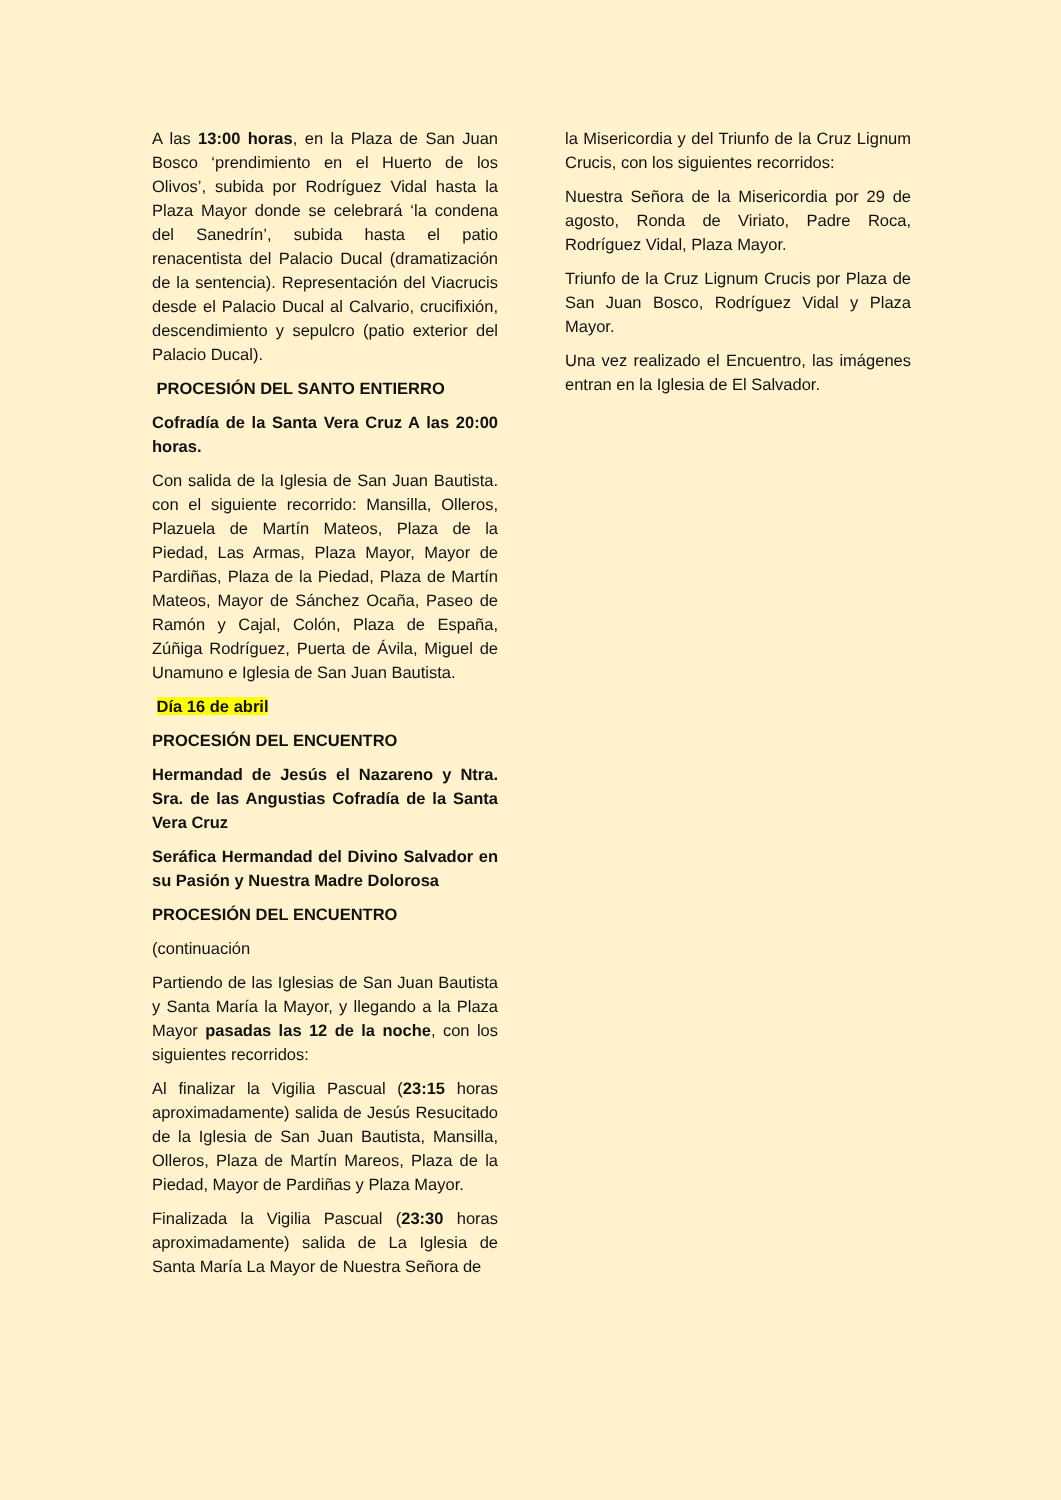A las 13:00 horas, en la Plaza de San Juan Bosco ‘prendimiento en el Huerto de los Olivos’, subida por Rodríguez Vidal hasta la Plaza Mayor donde se celebrará ‘la condena del Sanedrín’, subida hasta el patio renacentista del Palacio Ducal (dramatización de la sentencia). Representación del Viacrucis desde el Palacio Ducal al Calvario, crucifixión, descendimiento y sepulcro (patio exterior del Palacio Ducal).
PROCESIÓN DEL SANTO ENTIERRO
Cofradía de la Santa Vera Cruz A las 20:00 horas.
Con salida de la Iglesia de San Juan Bautista. con el siguiente recorrido: Mansilla, Olleros, Plazuela de Martín Mateos, Plaza de la Piedad, Las Armas, Plaza Mayor, Mayor de Pardiñas, Plaza de la Piedad, Plaza de Martín Mateos, Mayor de Sánchez Ocaña, Paseo de Ramón y Cajal, Colón, Plaza de España, Zúñiga Rodríguez, Puerta de Ávila, Miguel de Unamuno e Iglesia de San Juan Bautista.
Día 16 de abril
PROCESIÓN DEL ENCUENTRO
Hermandad de Jesús el Nazareno y Ntra. Sra. de las Angustias Cofradía de la Santa Vera Cruz
Seráfica Hermandad del Divino Salvador en su Pasión y Nuestra Madre Dolorosa
PROCESIÓN DEL ENCUENTRO
(continuación
Partiendo de las Iglesias de San Juan Bautista y Santa María la Mayor, y llegando a la Plaza Mayor pasadas las 12 de la noche, con los siguientes recorridos:
Al finalizar la Vigilia Pascual (23:15 horas aproximadamente) salida de Jesús Resucitado de la Iglesia de San Juan Bautista, Mansilla, Olleros, Plaza de Martín Mareos, Plaza de la Piedad, Mayor de Pardiñas y Plaza Mayor.
Finalizada la Vigilia Pascual (23:30 horas aproximadamente) salida de La Iglesia de Santa María La Mayor de Nuestra Señora de
la Misericordia y del Triunfo de la Cruz Lignum Crucis, con los siguientes recorridos:
Nuestra Señora de la Misericordia por 29 de agosto, Ronda de Viriato, Padre Roca, Rodríguez Vidal, Plaza Mayor.
Triunfo de la Cruz Lignum Crucis por Plaza de San Juan Bosco, Rodríguez Vidal y Plaza Mayor.
Una vez realizado el Encuentro, las imágenes entran en la Iglesia de El Salvador.